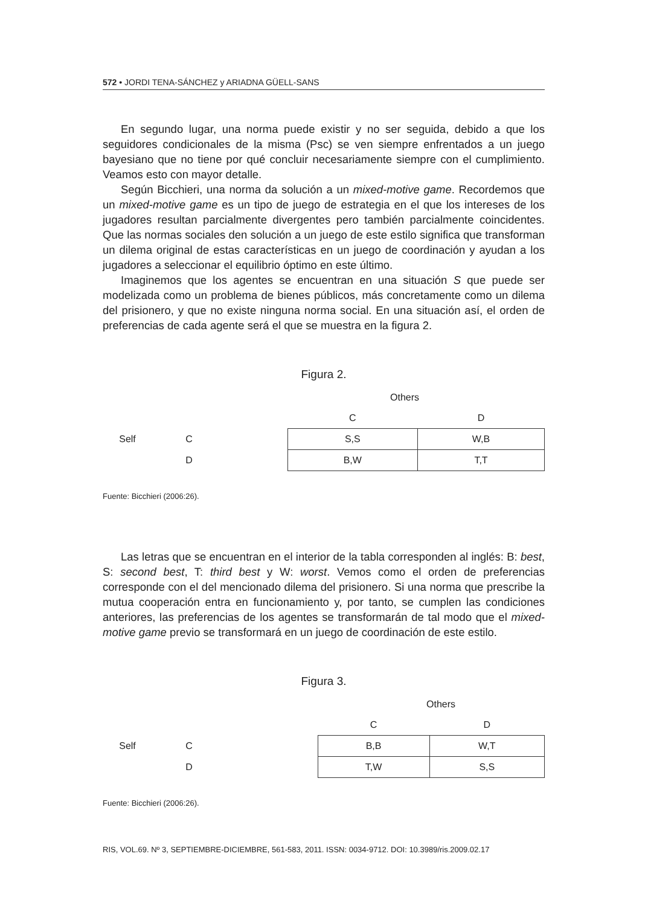572 • JORDI TENA-SÁNCHEZ y ARIADNA GÜELL-SANS
En segundo lugar, una norma puede existir y no ser seguida, debido a que los seguidores condicionales de la misma (Psc) se ven siempre enfrentados a un juego bayesiano que no tiene por qué concluir necesariamente siempre con el cumplimiento. Veamos esto con mayor detalle.
Según Bicchieri, una norma da solución a un mixed-motive game. Recordemos que un mixed-motive game es un tipo de juego de estrategia en el que los intereses de los jugadores resultan parcialmente divergentes pero también parcialmente coincidentes. Que las normas sociales den solución a un juego de este estilo significa que transforman un dilema original de estas características en un juego de coordinación y ayudan a los jugadores a seleccionar el equilibrio óptimo en este último.
Imaginemos que los agentes se encuentran en una situación S que puede ser modelizada como un problema de bienes públicos, más concretamente como un dilema del prisionero, y que no existe ninguna norma social. En una situación así, el orden de preferencias de cada agente será el que se muestra en la figura 2.
Figura 2.
| | | | Others | |
| | | | C | D |
| Self | C | | S,S | W,B |
| | D | | B,W | T,T |
Fuente: Bicchieri (2006:26).
Las letras que se encuentran en el interior de la tabla corresponden al inglés: B: best, S: second best, T: third best y W: worst. Vemos como el orden de preferencias corresponde con el del mencionado dilema del prisionero. Si una norma que prescribe la mutua cooperación entra en funcionamiento y, por tanto, se cumplen las condiciones anteriores, las preferencias de los agentes se transformarán de tal modo que el mixed-motive game previo se transformará en un juego de coordinación de este estilo.
Figura 3.
| | | | Others | |
| | | | C | D |
| Self | C | | B,B | W,T |
| | D | | T,W | S,S |
Fuente: Bicchieri (2006:26).
RIS, VOL.69. Nº 3, SEPTIEMBRE-DICIEMBRE, 561-583, 2011. ISSN: 0034-9712. DOI: 10.3989/ris.2009.02.17